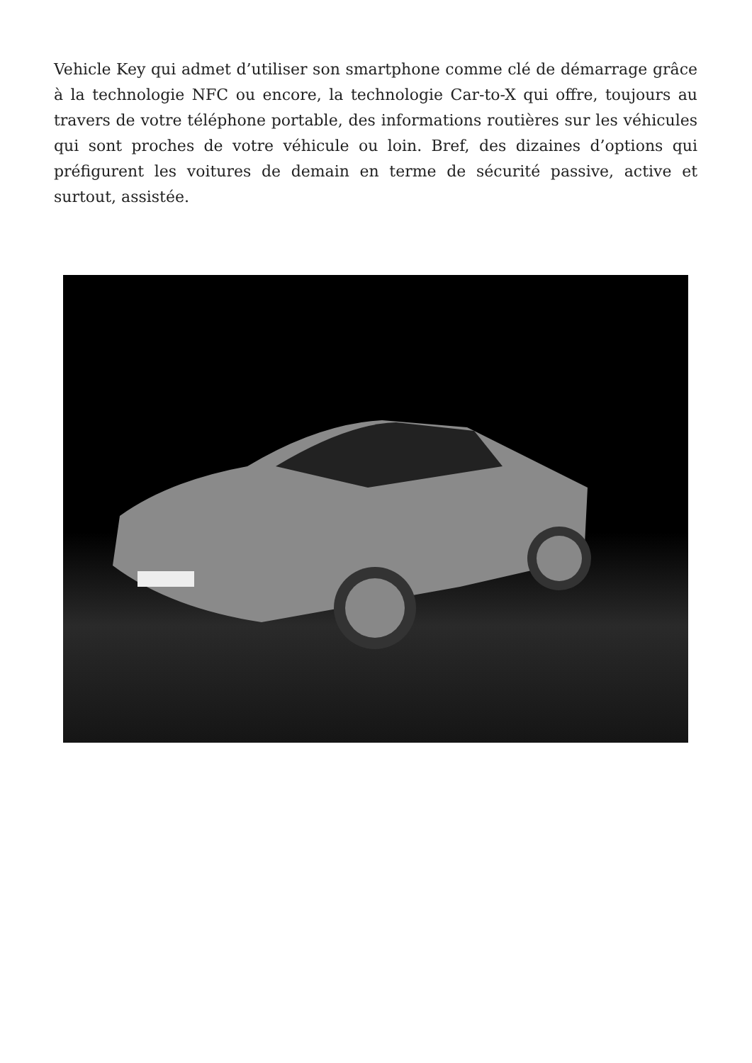Vehicle Key qui admet d’utiliser son smartphone comme clé de démarrage grâce à la technologie NFC ou encore, la technologie Car-to-X qui offre, toujours au travers de votre téléphone portable, des informations routières sur les véhicules qui sont proches de votre véhicule ou loin. Bref, des dizaines d’options qui préfigurent les voitures de demain en terme de sécurité passive, active et surtout, assistée.